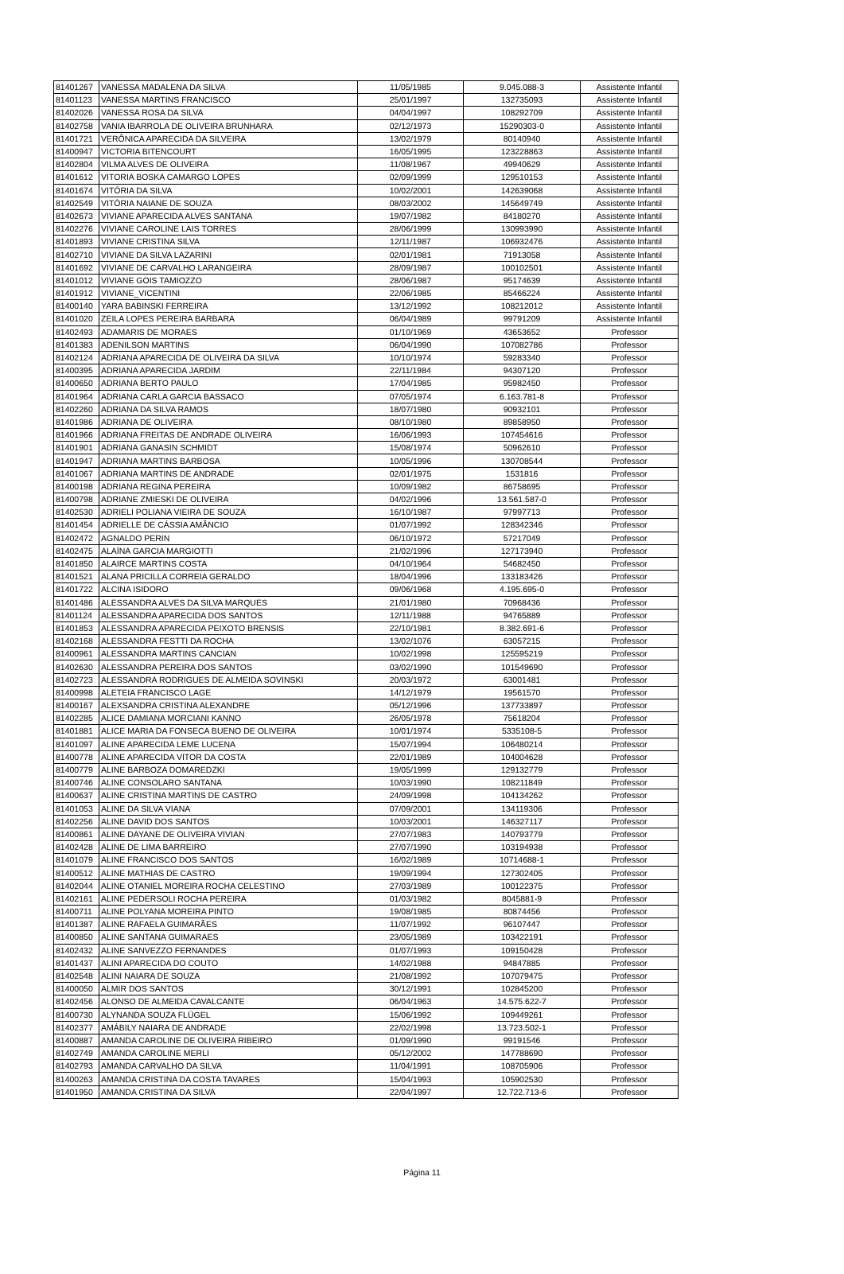| 81401267 | VANESSA MADALENA DA SILVA | 11/05/1985 | 9.045.088-3 | Assistente Infantil |
| 81401123 | VANESSA MARTINS FRANCISCO | 25/01/1997 | 132735093 | Assistente Infantil |
| 81402026 | VANESSA ROSA DA SILVA | 04/04/1997 | 108292709 | Assistente Infantil |
| 81402758 | VANIA IBARROLA DE OLIVEIRA BRUNHARA | 02/12/1973 | 15290303-0 | Assistente Infantil |
| 81401721 | VERÔNICA APARECIDA DA SILVEIRA | 13/02/1979 | 80140940 | Assistente Infantil |
| 81400947 | VICTORIA BITENCOURT | 16/05/1995 | 123228863 | Assistente Infantil |
| 81402804 | VILMA ALVES DE OLIVEIRA | 11/08/1967 | 49940629 | Assistente Infantil |
| 81401612 | VITORIA BOSKA CAMARGO LOPES | 02/09/1999 | 129510153 | Assistente Infantil |
| 81401674 | VITÓRIA DA SILVA | 10/02/2001 | 142639068 | Assistente Infantil |
| 81402549 | VITÓRIA NAIANE DE SOUZA | 08/03/2002 | 145649749 | Assistente Infantil |
| 81402673 | VIVIANE APARECIDA ALVES SANTANA | 19/07/1982 | 84180270 | Assistente Infantil |
| 81402276 | VIVIANE CAROLINE LAIS TORRES | 28/06/1999 | 130993990 | Assistente Infantil |
| 81401893 | VIVIANE CRISTINA SILVA | 12/11/1987 | 106932476 | Assistente Infantil |
| 81402710 | VIVIANE DA SILVA LAZARINI | 02/01/1981 | 71913058 | Assistente Infantil |
| 81401692 | VIVIANE DE CARVALHO LARANGEIRA | 28/09/1987 | 100102501 | Assistente Infantil |
| 81401012 | VIVIANE GOIS TAMIOZZO | 28/06/1987 | 95174639 | Assistente Infantil |
| 81401912 | VIVIANE_VICENTINI | 22/06/1985 | 85466224 | Assistente Infantil |
| 81400140 | YARA BABINSKI FERREIRA | 13/12/1992 | 108212012 | Assistente Infantil |
| 81401020 | ZEILA LOPES PEREIRA BARBARA | 06/04/1989 | 99791209 | Assistente Infantil |
| 81402493 | ADAMARIS DE MORAES | 01/10/1969 | 43653652 | Professor |
| 81401383 | ADENILSON MARTINS | 06/04/1990 | 107082786 | Professor |
| 81402124 | ADRIANA APARECIDA DE OLIVEIRA DA SILVA | 10/10/1974 | 59283340 | Professor |
| 81400395 | ADRIANA APARECIDA JARDIM | 22/11/1984 | 94307120 | Professor |
| 81400650 | ADRIANA BERTO PAULO | 17/04/1985 | 95982450 | Professor |
| 81401964 | ADRIANA CARLA GARCIA BASSACO | 07/05/1974 | 6.163.781-8 | Professor |
| 81402260 | ADRIANA DA SILVA RAMOS | 18/07/1980 | 90932101 | Professor |
| 81401986 | ADRIANA DE OLIVEIRA | 08/10/1980 | 89858950 | Professor |
| 81401966 | ADRIANA FREITAS DE ANDRADE OLIVEIRA | 16/06/1993 | 107454616 | Professor |
| 81401901 | ADRIANA GANASIN SCHMIDT | 15/08/1974 | 50962610 | Professor |
| 81401947 | ADRIANA MARTINS BARBOSA | 10/05/1996 | 130708544 | Professor |
| 81401067 | ADRIANA MARTINS DE ANDRADE | 02/01/1975 | 1531816 | Professor |
| 81400198 | ADRIANA REGINA PEREIRA | 10/09/1982 | 86758695 | Professor |
| 81400798 | ADRIANE ZMIESKI DE OLIVEIRA | 04/02/1996 | 13.561.587-0 | Professor |
| 81402530 | ADRIELI POLIANA VIEIRA DE SOUZA | 16/10/1987 | 97997713 | Professor |
| 81401454 | ADRIELLE DE CÁSSIA AMÂNCIO | 01/07/1992 | 128342346 | Professor |
| 81402472 | AGNALDO PERIN | 06/10/1972 | 57217049 | Professor |
| 81402475 | ALAÍNA GARCIA MARGIOTTI | 21/02/1996 | 127173940 | Professor |
| 81401850 | ALAIRCE MARTINS COSTA | 04/10/1964 | 54682450 | Professor |
| 81401521 | ALANA PRICILLA CORREIA GERALDO | 18/04/1996 | 133183426 | Professor |
| 81401722 | ALCINA ISIDORO | 09/06/1968 | 4.195.695-0 | Professor |
| 81401486 | ALESSANDRA ALVES DA SILVA MARQUES | 21/01/1980 | 70968436 | Professor |
| 81401124 | ALESSANDRA APARECIDA DOS SANTOS | 12/11/1988 | 94765889 | Professor |
| 81401853 | ALESSANDRA APARECIDA PEIXOTO BRENSIS | 22/10/1981 | 8.382.691-6 | Professor |
| 81402168 | ALESSANDRA FESTTI DA ROCHA | 13/02/1076 | 63057215 | Professor |
| 81400961 | ALESSANDRA MARTINS CANCIAN | 10/02/1998 | 125595219 | Professor |
| 81402630 | ALESSANDRA PEREIRA DOS SANTOS | 03/02/1990 | 101549690 | Professor |
| 81402723 | ALESSANDRA RODRIGUES DE ALMEIDA SOVINSKI | 20/03/1972 | 63001481 | Professor |
| 81400998 | ALETEIA FRANCISCO LAGE | 14/12/1979 | 19561570 | Professor |
| 81400167 | ALEXSANDRA CRISTINA ALEXANDRE | 05/12/1996 | 137733897 | Professor |
| 81402285 | ALICE DAMIANA MORCIANI KANNO | 26/05/1978 | 75618204 | Professor |
| 81401881 | ALICE MARIA DA FONSECA BUENO DE OLIVEIRA | 10/01/1974 | 5335108-5 | Professor |
| 81401097 | ALINE APARECIDA LEME LUCENA | 15/07/1994 | 106480214 | Professor |
| 81400778 | ALINE APARECIDA VITOR DA COSTA | 22/01/1989 | 104004628 | Professor |
| 81400779 | ALINE BARBOZA DOMAREDZKI | 19/05/1999 | 129132779 | Professor |
| 81400746 | ALINE CONSOLARO SANTANA | 10/03/1990 | 108211849 | Professor |
| 81400637 | ALINE CRISTINA MARTINS DE CASTRO | 24/09/1998 | 104134262 | Professor |
| 81401053 | ALINE DA SILVA VIANA | 07/09/2001 | 134119306 | Professor |
| 81402256 | ALINE DAVID DOS SANTOS | 10/03/2001 | 146327117 | Professor |
| 81400861 | ALINE DAYANE DE OLIVEIRA VIVIAN | 27/07/1983 | 140793779 | Professor |
| 81402428 | ALINE DE LIMA BARREIRO | 27/07/1990 | 103194938 | Professor |
| 81401079 | ALINE FRANCISCO DOS SANTOS | 16/02/1989 | 10714688-1 | Professor |
| 81400512 | ALINE MATHIAS DE CASTRO | 19/09/1994 | 127302405 | Professor |
| 81402044 | ALINE OTANIEL MOREIRA ROCHA CELESTINO | 27/03/1989 | 100122375 | Professor |
| 81402161 | ALINE PEDERSOLI ROCHA PEREIRA | 01/03/1982 | 8045881-9 | Professor |
| 81400711 | ALINE POLYANA MOREIRA PINTO | 19/08/1985 | 80874456 | Professor |
| 81401387 | ALINE RAFAELA GUIMARÃES | 11/07/1992 | 96107447 | Professor |
| 81400850 | ALINE SANTANA GUIMARAES | 23/05/1989 | 103422191 | Professor |
| 81402432 | ALINE SANVEZZO FERNANDES | 01/07/1993 | 109150428 | Professor |
| 81401437 | ALINI APARECIDA DO COUTO | 14/02/1988 | 94847885 | Professor |
| 81402548 | ALINI NAIARA DE SOUZA | 21/08/1992 | 107079475 | Professor |
| 81400050 | ALMIR DOS SANTOS | 30/12/1991 | 102845200 | Professor |
| 81402456 | ALONSO DE ALMEIDA CAVALCANTE | 06/04/1963 | 14.575.622-7 | Professor |
| 81400730 | ALYNANDA SOUZA FLÜGEL | 15/06/1992 | 109449261 | Professor |
| 81402377 | AMÁBILY NAIARA DE ANDRADE | 22/02/1998 | 13.723.502-1 | Professor |
| 81400887 | AMANDA CAROLINE DE OLIVEIRA RIBEIRO | 01/09/1990 | 99191546 | Professor |
| 81402749 | AMANDA CAROLINE MERLI | 05/12/2002 | 147788690 | Professor |
| 81402793 | AMANDA CARVALHO DA SILVA | 11/04/1991 | 108705906 | Professor |
| 81400263 | AMANDA CRISTINA DA COSTA TAVARES | 15/04/1993 | 105902530 | Professor |
| 81401950 | AMANDA CRISTINA DA SILVA | 22/04/1997 | 12.722.713-6 | Professor |
Página 11